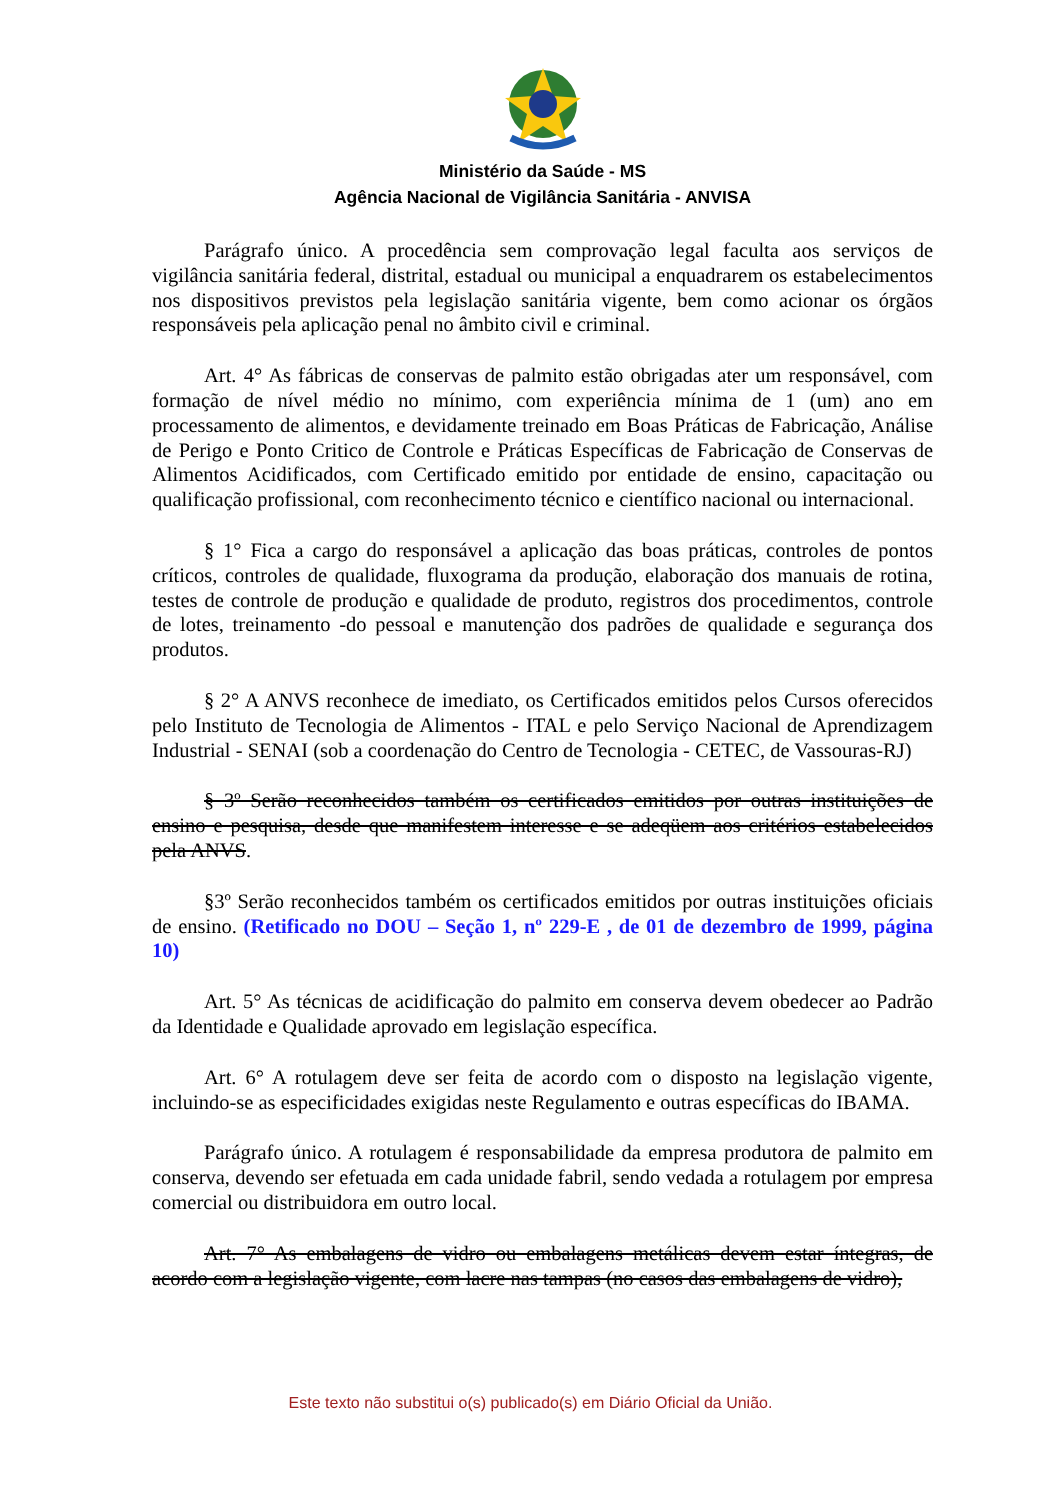Ministério da Saúde - MS
Agência Nacional de Vigilância Sanitária - ANVISA
Parágrafo único. A procedência sem comprovação legal faculta aos serviços de vigilância sanitária federal, distrital, estadual ou municipal a enquadrarem os estabelecimentos nos dispositivos previstos pela legislação sanitária vigente, bem como acionar os órgãos responsáveis pela aplicação penal no âmbito civil e criminal.
Art. 4° As fábricas de conservas de palmito estão obrigadas ater um responsável, com formação de nível médio no mínimo, com experiência mínima de 1 (um) ano em processamento de alimentos, e devidamente treinado em Boas Práticas de Fabricação, Análise de Perigo e Ponto Critico de Controle e Práticas Específicas de Fabricação de Conservas de Alimentos Acidificados, com Certificado emitido por entidade de ensino, capacitação ou qualificação profissional, com reconhecimento técnico e científico nacional ou internacional.
§ 1° Fica a cargo do responsável a aplicação das boas práticas, controles de pontos críticos, controles de qualidade, fluxograma da produção, elaboração dos manuais de rotina, testes de controle de produção e qualidade de produto, registros dos procedimentos, controle de lotes, treinamento -do pessoal e manutenção dos padrões de qualidade e segurança dos produtos.
§ 2° A ANVS reconhece de imediato, os Certificados emitidos pelos Cursos oferecidos pelo Instituto de Tecnologia de Alimentos - ITAL e pelo Serviço Nacional de Aprendizagem Industrial - SENAI (sob a coordenação do Centro de Tecnologia - CETEC, de Vassouras-RJ)
§ 3º Serão reconhecidos também os certificados emitidos por outras instituições de ensino e pesquisa, desde que manifestem interesse e se adeqüem aos critérios estabelecidos pela ANVS.
§3º Serão reconhecidos também os certificados emitidos por outras instituições oficiais de ensino. (Retificado no DOU – Seção 1, nº 229-E , de 01 de dezembro de 1999, página 10)
Art. 5° As técnicas de acidificação do palmito em conserva devem obedecer ao Padrão da Identidade e Qualidade aprovado em legislação específica.
Art. 6° A rotulagem deve ser feita de acordo com o disposto na legislação vigente, incluindo-se as especificidades exigidas neste Regulamento e outras específicas do IBAMA.
Parágrafo único. A rotulagem é responsabilidade da empresa produtora de palmito em conserva, devendo ser efetuada em cada unidade fabril, sendo vedada a rotulagem por empresa comercial ou distribuidora em outro local.
Art. 7° As embalagens de vidro ou embalagens metálicas devem estar íntegras, de acordo com a legislação vigente, com lacre nas tampas (no casos das embalagens de vidro),
Este texto não substitui o(s) publicado(s) em Diário Oficial da União.